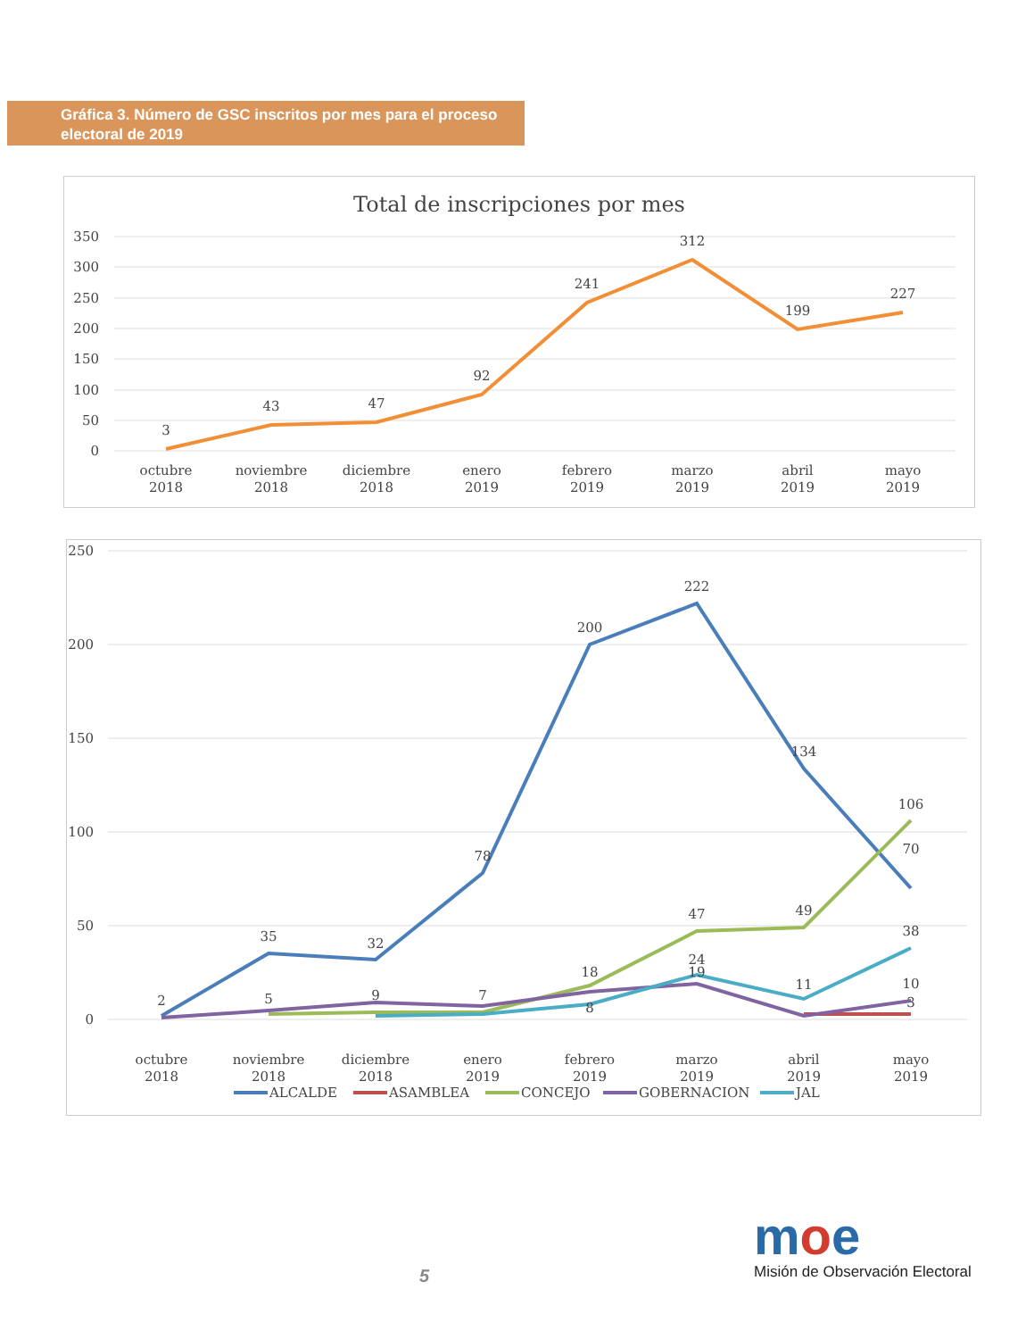Gráfica 3. Número de GSC inscritos por mes para el proceso electoral de 2019
Total de inscripciones por mes
350
300
250
200
150
100
50
0
3
43
47
92
241
312
199
227
octubre
2018
noviembre
2018
diciembre
2018
enero
2019
febrero
2019
marzo
2019
abril
2019
mayo
2019
250
200
150
100
50
0
2
35
32
78
200
222
134
70
106
47
49
38
11
24
10
5
9
7
18
8
19
3
octubre
2018
noviembre
2018
diciembre
2018
enero
2019
febrero
2019
marzo
2019
abril
2019
mayo
2019
ALCALDE
ASAMBLEA
CONCEJO
GOBERNACION
JAL
5
moe
Misión de Observación Electoral